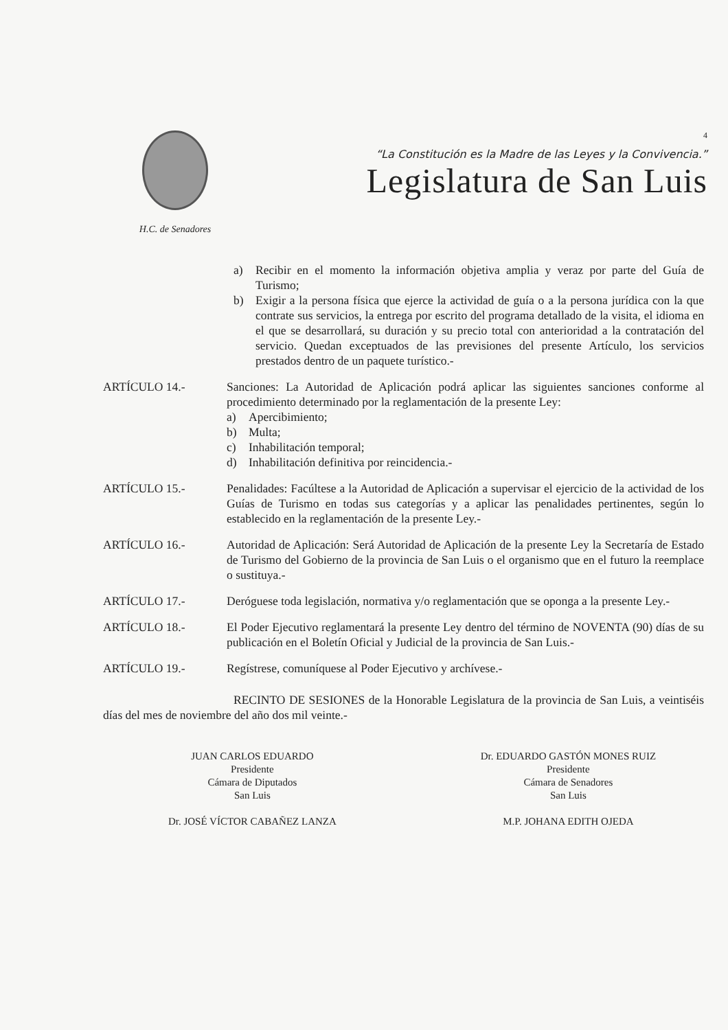H.C. de Senadores
4
“La Constitución es la Madre de las Leyes y la Convivencia.”
Legislatura de San Luis
a) Recibir en el momento la información objetiva amplia y veraz por parte del Guía de Turismo;
b) Exigir a la persona física que ejerce la actividad de guía o a la persona jurídica con la que contrate sus servicios, la entrega por escrito del programa detallado de la visita, el idioma en el que se desarrollará, su duración y su precio total con anterioridad a la contratación del servicio. Quedan exceptuados de las previsiones del presente Artículo, los servicios prestados dentro de un paquete turístico.-
ARTÍCULO 14.- Sanciones: La Autoridad de Aplicación podrá aplicar las siguientes sanciones conforme al procedimiento determinado por la reglamentación de la presente Ley:
a) Apercibimiento;
b) Multa;
c) Inhabilitación temporal;
d) Inhabilitación definitiva por reincidencia.-
ARTÍCULO 15.- Penalidades: Facúltese a la Autoridad de Aplicación a supervisar el ejercicio de la actividad de los Guías de Turismo en todas sus categorías y a aplicar las penalidades pertinentes, según lo establecido en la reglamentación de la presente Ley.-
ARTÍCULO 16.- Autoridad de Aplicación: Será Autoridad de Aplicación de la presente Ley la Secretaría de Estado de Turismo del Gobierno de la provincia de San Luis o el organismo que en el futuro la reemplace o sustituya.-
ARTÍCULO 17.- Deróguese toda legislación, normativa y/o reglamentación que se oponga a la presente Ley.-
ARTÍCULO 18.- El Poder Ejecutivo reglamentará la presente Ley dentro del término de NOVENTA (90) días de su publicación en el Boletín Oficial y Judicial de la provincia de San Luis.-
ARTÍCULO 19.- Regístrese, comuníquese al Poder Ejecutivo y archívese.-
RECINTO DE SESIONES de la Honorable Legislatura de la provincia de San Luis, a veintiséis días del mes de noviembre del año dos mil veinte.-
JUAN CARLOS EDUARDO
Presidente
Cámara de Diputados
San Luis
Dr. JOSÉ VÍCTOR CABAÑEZ LANZA
Dr. EDUARDO GASTÓN MONES RUIZ
Presidente
Cámara de Senadores
San Luis
M.P. JOHANA EDITH OJEDA